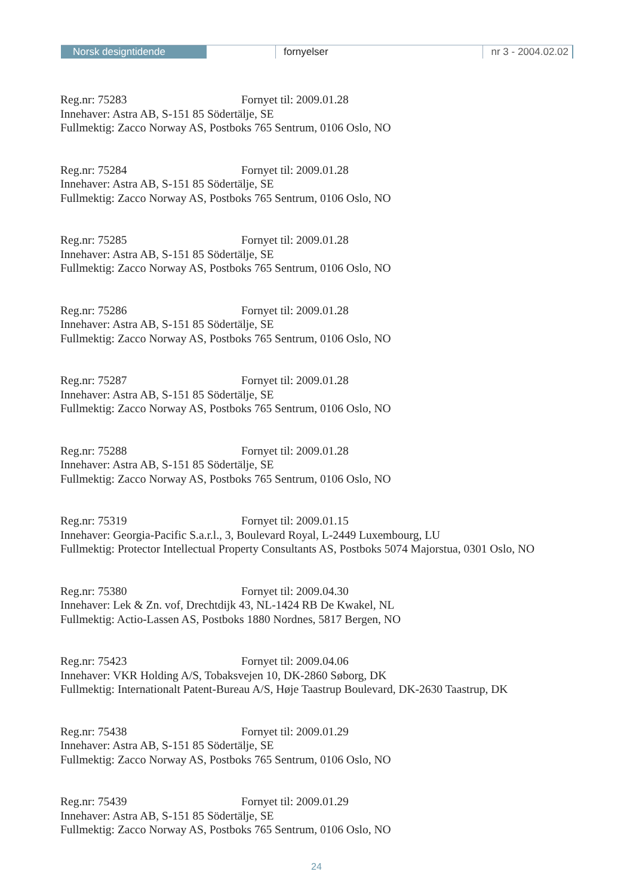Norsk designtidende fornyelser nr 3 - 2004.02.02
Reg.nr: 75283 Fornyet til: 2009.01.28
Innehaver: Astra AB, S-151 85 Södertälje, SE
Fullmektig: Zacco Norway AS, Postboks 765 Sentrum, 0106 Oslo, NO
Reg.nr: 75284 Fornyet til: 2009.01.28
Innehaver: Astra AB, S-151 85 Södertälje, SE
Fullmektig: Zacco Norway AS, Postboks 765 Sentrum, 0106 Oslo, NO
Reg.nr: 75285 Fornyet til: 2009.01.28
Innehaver: Astra AB, S-151 85 Södertälje, SE
Fullmektig: Zacco Norway AS, Postboks 765 Sentrum, 0106 Oslo, NO
Reg.nr: 75286 Fornyet til: 2009.01.28
Innehaver: Astra AB, S-151 85 Södertälje, SE
Fullmektig: Zacco Norway AS, Postboks 765 Sentrum, 0106 Oslo, NO
Reg.nr: 75287 Fornyet til: 2009.01.28
Innehaver: Astra AB, S-151 85 Södertälje, SE
Fullmektig: Zacco Norway AS, Postboks 765 Sentrum, 0106 Oslo, NO
Reg.nr: 75288 Fornyet til: 2009.01.28
Innehaver: Astra AB, S-151 85 Södertälje, SE
Fullmektig: Zacco Norway AS, Postboks 765 Sentrum, 0106 Oslo, NO
Reg.nr: 75319 Fornyet til: 2009.01.15
Innehaver: Georgia-Pacific S.a.r.l., 3, Boulevard Royal, L-2449 Luxembourg, LU
Fullmektig: Protector Intellectual Property Consultants AS, Postboks 5074 Majorstua, 0301 Oslo, NO
Reg.nr: 75380 Fornyet til: 2009.04.30
Innehaver: Lek & Zn. vof, Drechtdijk 43, NL-1424 RB De Kwakel, NL
Fullmektig: Actio-Lassen AS, Postboks 1880 Nordnes, 5817 Bergen, NO
Reg.nr: 75423 Fornyet til: 2009.04.06
Innehaver: VKR Holding A/S, Tobaksvejen 10, DK-2860 Søborg, DK
Fullmektig: Internationalt Patent-Bureau A/S, Høje Taastrup Boulevard, DK-2630 Taastrup, DK
Reg.nr: 75438 Fornyet til: 2009.01.29
Innehaver: Astra AB, S-151 85 Södertälje, SE
Fullmektig: Zacco Norway AS, Postboks 765 Sentrum, 0106 Oslo, NO
Reg.nr: 75439 Fornyet til: 2009.01.29
Innehaver: Astra AB, S-151 85 Södertälje, SE
Fullmektig: Zacco Norway AS, Postboks 765 Sentrum, 0106 Oslo, NO
24